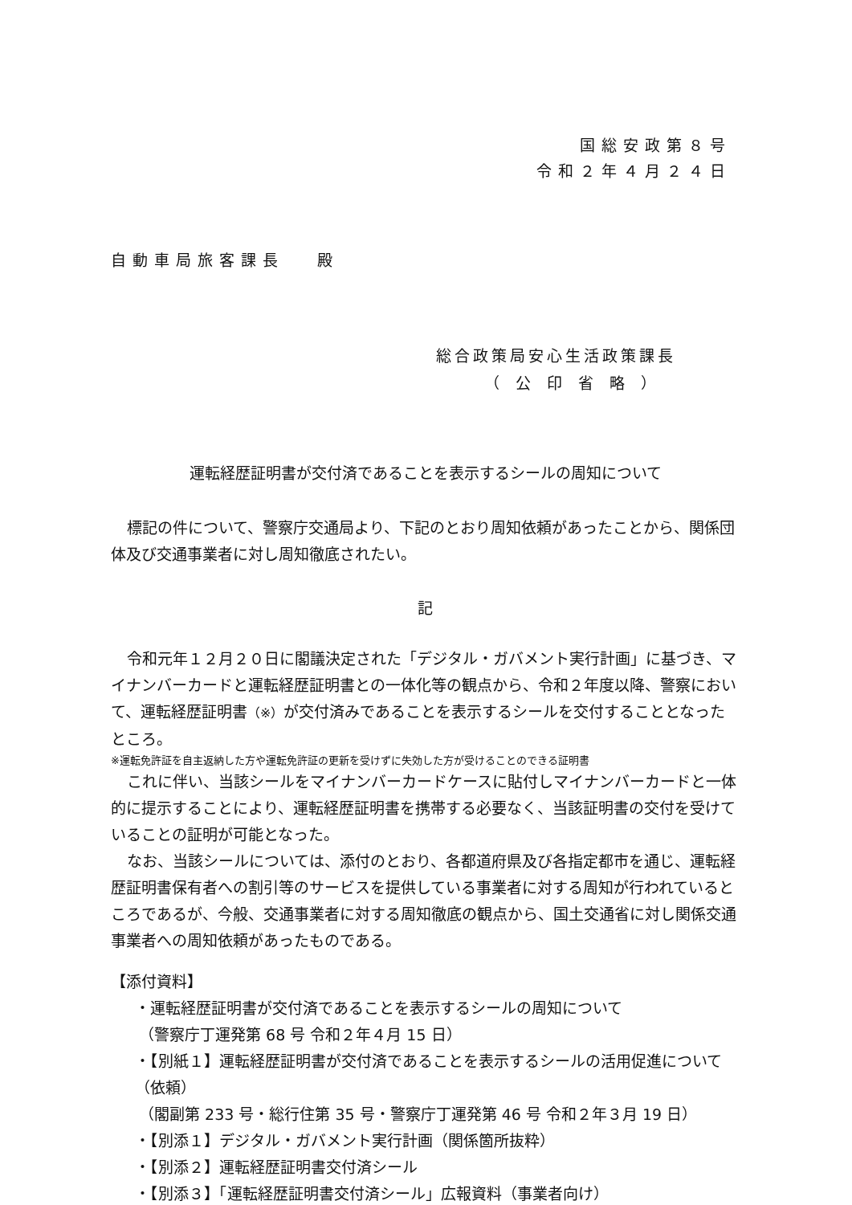国総安政第８号
令和２年４月２４日
自動車局旅客課長　 殿
総合政策局安心生活政策課長
（公印省略）
運転経歴証明書が交付済であることを表示するシールの周知について
標記の件について、警察庁交通局より、下記のとおり周知依頼があったことから、関係団体及び交通事業者に対し周知徹底されたい。
記
令和元年１２月２０日に閣議決定された「デジタル・ガバメント実行計画」に基づき、マイナンバーカードと運転経歴証明書との一体化等の観点から、令和２年度以降、警察において、運転経歴証明書（※）が交付済みであることを表示するシールを交付することとなったところ。
※運転免許証を自主返納した方や運転免許証の更新を受けずに失効した方が受けることのできる証明書
これに伴い、当該シールをマイナンバーカードケースに貼付しマイナンバーカードと一体的に提示することにより、運転経歴証明書を携帯する必要なく、当該証明書の交付を受けていることの証明が可能となった。
なお、当該シールについては、添付のとおり、各都道府県及び各指定都市を通じ、運転経歴証明書保有者への割引等のサービスを提供している事業者に対する周知が行われているところであるが、今般、交通事業者に対する周知徹底の観点から、国土交通省に対し関係交通事業者への周知依頼があったものである。
【添付資料】
・運転経歴証明書が交付済であることを表示するシールの周知について
（警察庁丁運発第 68 号 令和２年４月 15 日）
・【別紙１】運転経歴証明書が交付済であることを表示するシールの活用促進について（依頼）
（閣副第 233 号・総行住第 35 号・警察庁丁運発第 46 号 令和２年３月 19 日）
・【別添１】デジタル・ガバメント実行計画（関係箇所抜粋）
・【別添２】運転経歴証明書交付済シール
・【別添３】「運転経歴証明書交付済シール」広報資料（事業者向け）